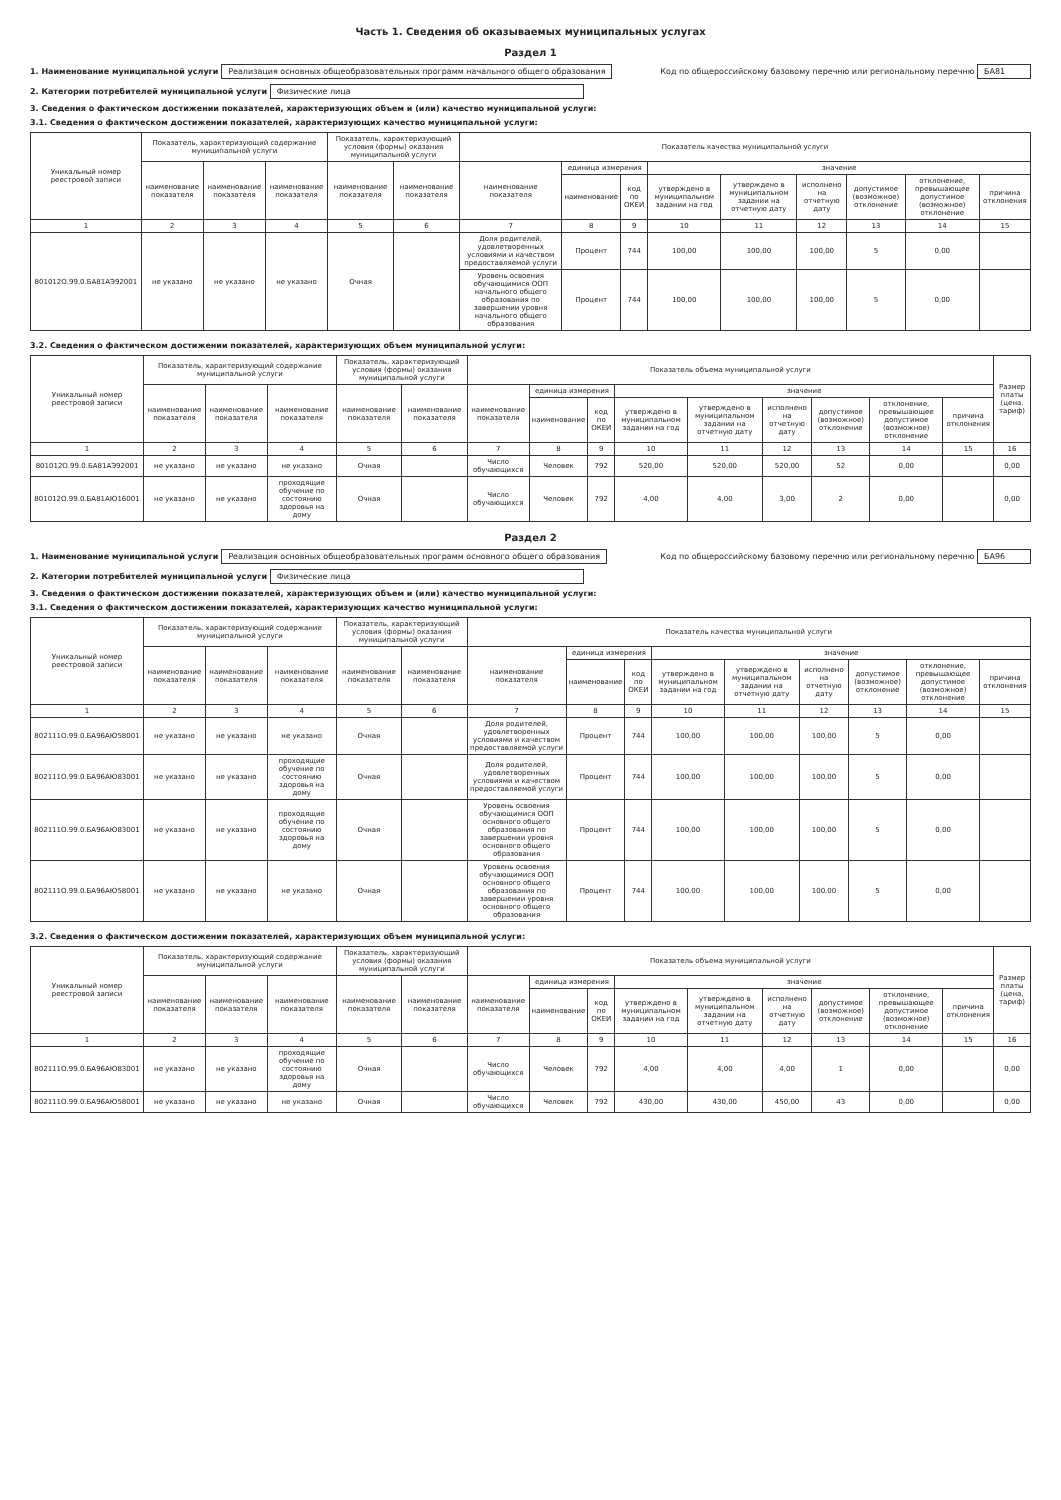Часть 1. Сведения об оказываемых муниципальных услугах
Раздел 1
1. Наименование муниципальной услуги Реализация основных общеобразовательных программ начального общего образования Код по общероссийскому базовому перечню или региональному перечню БА81
2. Категории потребителей муниципальной услуги Физические лица
3. Сведения о фактическом достижении показателей, характеризующих объем и (или) качество муниципальной услуги:
3.1. Сведения о фактическом достижении показателей, характеризующих качество муниципальной услуги:
| Уникальный номер реестровой записи | Показатель, характеризующий содержание муниципальной услуги | | | Показатель, характеризующий условия (формы) оказания муниципальной услуги | | Показатель качества муниципальной услуги | | | | | | | | |
| --- | --- | --- | --- | --- | --- | --- | --- | --- | --- | --- | --- | --- | --- | --- |
| | наименование показателя | наименование показателя | наименование показателя | наименование показателя | наименование показателя | наименование показателя | единица измерения | | значение | | | | | |
| | | | | | | | наименование | код по ОКЕИ | утверждено в муниципальном задании на год | утверждено в муниципальном задании на отчетную дату | исполнено на отчетную дату | допустимое (возможное) отклонение | отклонение, превышающее допустимое (возможное) отклонение | причина отклонения |
| 1 | 2 | 3 | 4 | 5 | 6 | 7 | 8 | 9 | 10 | 11 | 12 | 13 | 14 | 15 |
| 801012О.99.0.БА81АЭ92001 | не указано | не указано | не указано | Очная | | Доля родителей, удовлетворенных условиями и качеством предоставляемой услуги | Процент | 744 | 100,00 | 100,00 | 100,00 | 5 | 0,00 | |
| | | | | | | Уровень освоения обучающимися ООП начального общего образования по завершении уровня начального общего образования | Процент | 744 | 100,00 | 100,00 | 100,00 | 5 | 0,00 | |
3.2. Сведения о фактическом достижении показателей, характеризующих объем муниципальной услуги:
| Уникальный номер реестровой записи | Показатель, характеризующий содержание муниципальной услуги | | | Показатель, характеризующий условия (формы) оказания муниципальной услуги | | Показатель объема муниципальной услуги | | | | | | | | | Размер платы (цена, тариф) |
| --- | --- | --- | --- | --- | --- | --- | --- | --- | --- | --- | --- | --- | --- | --- | --- |
| | наименование показателя | наименование показателя | наименование показателя | наименование показателя | наименование показателя | наименование показателя | единица измерения | | значение | | | | | | |
| | | | | | | | наименование | код по ОКЕИ | утверждено в муниципальном задании на год | утверждено в муниципальном задании на отчетную дату | исполнено на отчетную дату | допустимое (возможное) отклонение | отклонение, превышающее допустимое (возможное) отклонение | причина отклонения | |
| 1 | 2 | 3 | 4 | 5 | 6 | 7 | 8 | 9 | 10 | 11 | 12 | 13 | 14 | 15 | 16 |
| 801012О.99.0.БА81АЭ92001 | не указано | не указано | не указано | Очная | | Число обучающихся | Человек | 792 | 520,00 | 520,00 | 520,00 | 52 | 0,00 | | 0,00 |
| 801012О.99.0.БА81АЮ16001 | не указано | не указано | проходящие обучение по состоянию здоровья на дому | Очная | | Число обучающихся | Человек | 792 | 4,00 | 4,00 | 3,00 | 2 | 0,00 | | 0,00 |
Раздел 2
1. Наименование муниципальной услуги Реализация основных общеобразовательных программ основного общего образования Код по общероссийскому базовому перечню или региональному перечню БА96
2. Категории потребителей муниципальной услуги Физические лица
3. Сведения о фактическом достижении показателей, характеризующих объем и (или) качество муниципальной услуги:
3.1. Сведения о фактическом достижении показателей, характеризующих качество муниципальной услуги:
| Уникальный номер реестровой записи | Показатель, характеризующий содержание муниципальной услуги | | | Показатель, характеризующий условия (формы) оказания муниципальной услуги | | Показатель качества муниципальной услуги | | | | | | | | |
| --- | --- | --- | --- | --- | --- | --- | --- | --- | --- | --- | --- | --- | --- | --- |
| | наименование показателя | наименование показателя | наименование показателя | наименование показателя | наименование показателя | наименование показателя | единица измерения | | значение | | | | | |
| | | | | | | | наименование | код по ОКЕИ | утверждено в муниципальном задании на год | утверждено в муниципальном задании на отчетную дату | исполнено на отчетную дату | допустимое (возможное) отклонение | отклонение, превышающее допустимое (возможное) отклонение | причина отклонения |
| 1 | 2 | 3 | 4 | 5 | 6 | 7 | 8 | 9 | 10 | 11 | 12 | 13 | 14 | 15 |
| 802111О.99.0.БА96АЮ58001 | не указано | не указано | не указано | Очная | | Доля родителей, удовлетворенных условиями и качеством предоставляемой услуги | Процент | 744 | 100,00 | 100,00 | 100,00 | 5 | 0,00 | |
| 802111О.99.0.БА96АЮ83001 | не указано | не указано | проходящие обучение по состоянию здоровья на дому | Очная | | Доля родителей, удовлетворенных условиями и качеством предоставляемой услуги | Процент | 744 | 100,00 | 100,00 | 100,00 | 5 | 0,00 | |
| 802111О.99.0.БА96АЮ83001 | не указано | не указано | проходящие обучение по состоянию здоровья на дому | Очная | | Уровень освоения обучающимися ООП основного общего образования по завершении уровня основного общего образования | Процент | 744 | 100,00 | 100,00 | 100,00 | 5 | 0,00 | |
| 802111О.99.0.БА96АЮ58001 | не указано | не указано | не указано | Очная | | Уровень освоения обучающимися ООП основного общего образования по завершении уровня основного общего образования | Процент | 744 | 100,00 | 100,00 | 100,00 | 5 | 0,00 | |
3.2. Сведения о фактическом достижении показателей, характеризующих объем муниципальной услуги:
| Уникальный номер реестровой записи | Показатель, характеризующий содержание муниципальной услуги | | | Показатель, характеризующий условия (формы) оказания муниципальной услуги | | Показатель объема муниципальной услуги | | | | | | | | | Размер платы (цена, тариф) |
| --- | --- | --- | --- | --- | --- | --- | --- | --- | --- | --- | --- | --- | --- | --- | --- |
| | наименование показателя | наименование показателя | наименование показателя | наименование показателя | наименование показателя | наименование показателя | единица измерения | | значение | | | | | | |
| | | | | | | | наименование | код по ОКЕИ | утверждено в муниципальном задании на год | утверждено в муниципальном задании на отчетную дату | исполнено на отчетную дату | допустимое (возможное) отклонение | отклонение, превышающее допустимое (возможное) отклонение | причина отклонения | |
| 1 | 2 | 3 | 4 | 5 | 6 | 7 | 8 | 9 | 10 | 11 | 12 | 13 | 14 | 15 | 16 |
| 802111О.99.0.БА96АЮ83001 | не указано | не указано | проходящие обучение по состоянию здоровья на дому | Очная | | Число обучающихся | Человек | 792 | 4,00 | 4,00 | 4,00 | 1 | 0,00 | | 0,00 |
| 802111О.99.0.БА96АЮ58001 | не указано | не указано | не указано | Очная | | Число обучающихся | Человек | 792 | 430,00 | 430,00 | 450,00 | 43 | 0,00 | | 0,00 |